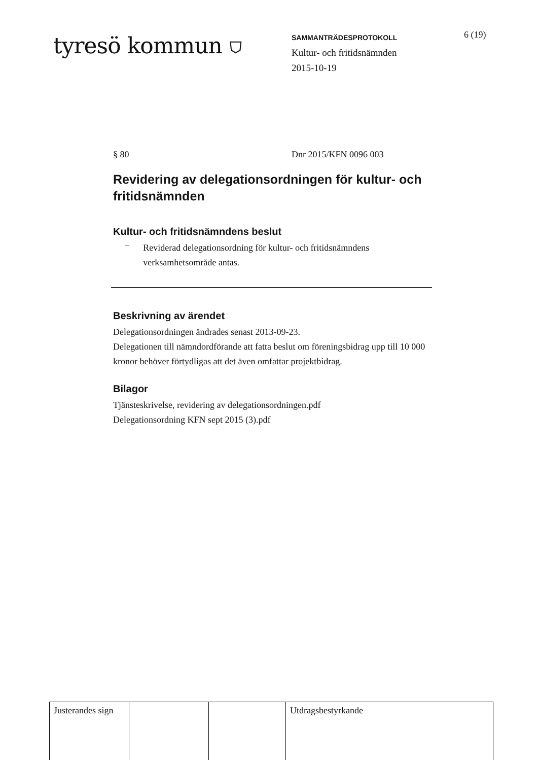tyresö kommun ⛉
SAMMANTRÄDESPROTOKOLL
Kultur- och fritidsnämnden
2015-10-19
6 (19)
§ 80 Dnr 2015/KFN 0096 003
Revidering av delegationsordningen för kultur- och fritidsnämnden
Kultur- och fritidsnämndens beslut
–
Reviderad delegationsordning för kultur- och fritidsnämndens verksamhetsområde antas.
Beskrivning av ärendet
Delegationsordningen ändrades senast 2013-09-23.
Delegationen till nämndordförande att fatta beslut om föreningsbidrag upp till 10 000 kronor behöver förtydligas att det även omfattar projektbidrag.
Bilagor
Tjänsteskrivelse, revidering av delegationsordningen.pdf
Delegationsordning KFN sept 2015 (3).pdf
| Justerandes sign | | | Utdragsbestyrkande |